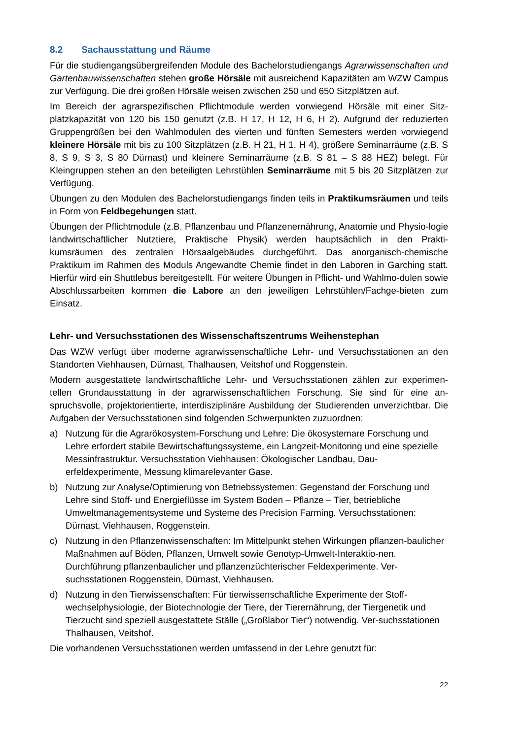8.2 Sachausstattung und Räume
Für die studiengangsübergreifenden Module des Bachelorstudiengangs Agrarwissenschaften und Gartenbauwissenschaften stehen große Hörsäle mit ausreichend Kapazitäten am WZW Campus zur Verfügung. Die drei großen Hörsäle weisen zwischen 250 und 650 Sitzplätzen auf.
Im Bereich der agrarspezifischen Pflichtmodule werden vorwiegend Hörsäle mit einer Sitz-platzkapazität von 120 bis 150 genutzt (z.B. H 17, H 12, H 6, H 2). Aufgrund der reduzierten Gruppengrößen bei den Wahlmodulen des vierten und fünften Semesters werden vorwiegend kleinere Hörsäle mit bis zu 100 Sitzplätzen (z.B. H 21, H 1, H 4), größere Seminarräume (z.B. S 8, S 9, S 3, S 80 Dürnast) und kleinere Seminarräume (z.B. S 81 – S 88 HEZ) belegt. Für Kleingruppen stehen an den beteiligten Lehrstühlen Seminarräume mit 5 bis 20 Sitzplätzen zur Verfügung.
Übungen zu den Modulen des Bachelorstudiengangs finden teils in Praktikumsräumen und teils in Form von Feldbegehungen statt.
Übungen der Pflichtmodule (z.B. Pflanzenbau und Pflanzenernährung, Anatomie und Physio-logie landwirtschaftlicher Nutztiere, Praktische Physik) werden hauptsächlich in den Prakti-kumsräumen des zentralen Hörsaalgebäudes durchgeführt. Das anorganisch-chemische Praktikum im Rahmen des Moduls Angewandte Chemie findet in den Laboren in Garching statt. Hierfür wird ein Shuttlebus bereitgestellt. Für weitere Übungen in Pflicht- und Wahlmo-dulen sowie Abschlussarbeiten kommen die Labore an den jeweiligen Lehrstühlen/Fachge-bieten zum Einsatz.
Lehr- und Versuchsstationen des Wissenschaftszentrums Weihenstephan
Das WZW verfügt über moderne agrarwissenschaftliche Lehr- und Versuchsstationen an den Standorten Viehhausen, Dürnast, Thalhausen, Veitshof und Roggenstein.
Modern ausgestattete landwirtschaftliche Lehr- und Versuchsstationen zählen zur experimen-tellen Grundausstattung in der agrarwissenschaftlichen Forschung. Sie sind für eine an-spruchsvolle, projektorientierte, interdisziplinäre Ausbildung der Studierenden unverzichtbar. Die Aufgaben der Versuchsstationen sind folgenden Schwerpunkten zuzuordnen:
a) Nutzung für die Agrarökosystem-Forschung und Lehre: Die ökosystemare Forschung und Lehre erfordert stabile Bewirtschaftungssysteme, ein Langzeit-Monitoring und eine spezielle Messinfrastruktur. Versuchsstation Viehhausen: Ökologischer Landbau, Dau-erfeldexperimente, Messung klimarelevanter Gase.
b) Nutzung zur Analyse/Optimierung von Betriebssystemen: Gegenstand der Forschung und Lehre sind Stoff- und Energieflüsse im System Boden – Pflanze – Tier, betriebliche Umweltmanagementsysteme und Systeme des Precision Farming. Versuchsstationen: Dürnast, Viehhausen, Roggenstein.
c) Nutzung in den Pflanzenwissenschaften: Im Mittelpunkt stehen Wirkungen pflanzen-baulicher Maßnahmen auf Böden, Pflanzen, Umwelt sowie Genotyp-Umwelt-Interaktio-nen. Durchführung pflanzenbaulicher und pflanzenzüchterischer Feldexperimente. Ver-suchsstationen Roggenstein, Dürnast, Viehhausen.
d) Nutzung in den Tierwissenschaften: Für tierwissenschaftliche Experimente der Stoff-wechselphysiologie, der Biotechnologie der Tiere, der Tierernährung, der Tiergenetik und Tierzucht sind speziell ausgestattete Ställe („Großlabor Tier“) notwendig. Ver-suchsstationen Thalhausen, Veitshof.
Die vorhandenen Versuchsstationen werden umfassend in der Lehre genutzt für:
22